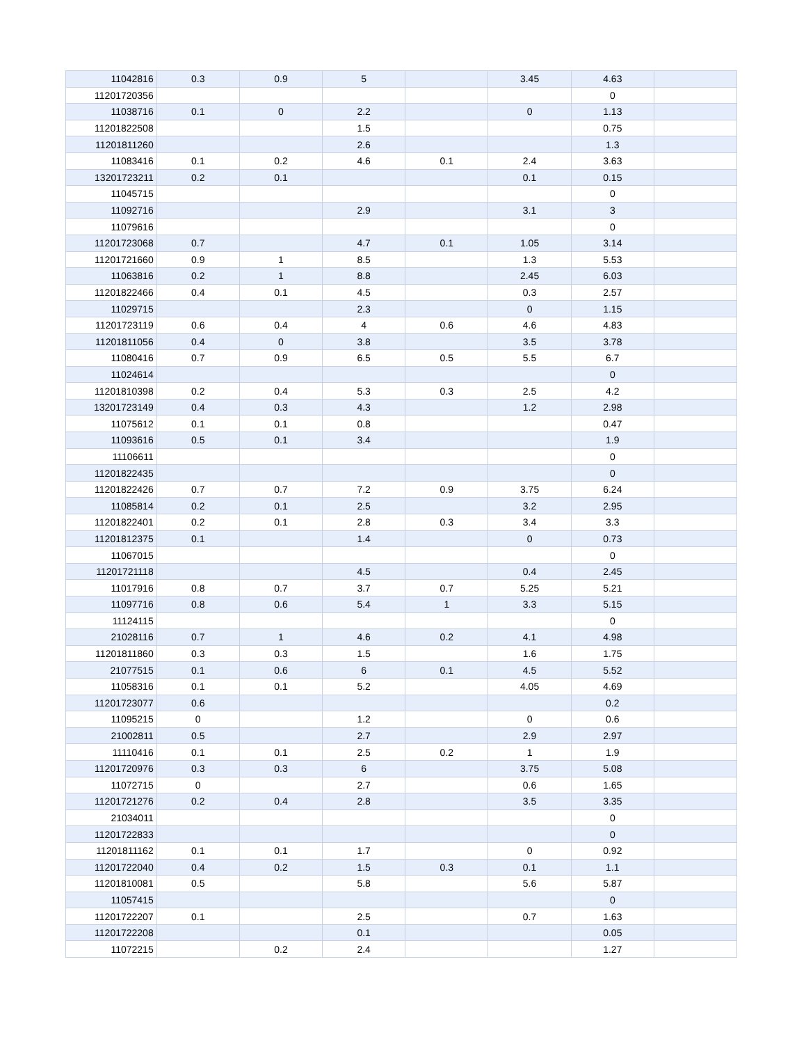| 11042816 | 0.3 | 0.9 | 5 | | 3.45 | 4.63 | |
| 11201720356 | | | | | | 0 | |
| 11038716 | 0.1 | 0 | 2.2 | | 0 | 1.13 | |
| 11201822508 | | | 1.5 | | | 0.75 | |
| 11201811260 | | | 2.6 | | | 1.3 | |
| 11083416 | 0.1 | 0.2 | 4.6 | 0.1 | 2.4 | 3.63 | |
| 13201723211 | 0.2 | 0.1 | | | 0.1 | 0.15 | |
| 11045715 | | | | | | 0 | |
| 11092716 | | | 2.9 | | 3.1 | 3 | |
| 11079616 | | | | | | 0 | |
| 11201723068 | 0.7 | | 4.7 | 0.1 | 1.05 | 3.14 | |
| 11201721660 | 0.9 | 1 | 8.5 | | 1.3 | 5.53 | |
| 11063816 | 0.2 | 1 | 8.8 | | 2.45 | 6.03 | |
| 11201822466 | 0.4 | 0.1 | 4.5 | | 0.3 | 2.57 | |
| 11029715 | | | 2.3 | | 0 | 1.15 | |
| 11201723119 | 0.6 | 0.4 | 4 | 0.6 | 4.6 | 4.83 | |
| 11201811056 | 0.4 | 0 | 3.8 | | 3.5 | 3.78 | |
| 11080416 | 0.7 | 0.9 | 6.5 | 0.5 | 5.5 | 6.7 | |
| 11024614 | | | | | | 0 | |
| 11201810398 | 0.2 | 0.4 | 5.3 | 0.3 | 2.5 | 4.2 | |
| 13201723149 | 0.4 | 0.3 | 4.3 | | 1.2 | 2.98 | |
| 11075612 | 0.1 | 0.1 | 0.8 | | | 0.47 | |
| 11093616 | 0.5 | 0.1 | 3.4 | | | 1.9 | |
| 11106611 | | | | | | 0 | |
| 11201822435 | | | | | | 0 | |
| 11201822426 | 0.7 | 0.7 | 7.2 | 0.9 | 3.75 | 6.24 | |
| 11085814 | 0.2 | 0.1 | 2.5 | | 3.2 | 2.95 | |
| 11201822401 | 0.2 | 0.1 | 2.8 | 0.3 | 3.4 | 3.3 | |
| 11201812375 | 0.1 | | 1.4 | | 0 | 0.73 | |
| 11067015 | | | | | | 0 | |
| 11201721118 | | | 4.5 | | 0.4 | 2.45 | |
| 11017916 | 0.8 | 0.7 | 3.7 | 0.7 | 5.25 | 5.21 | |
| 11097716 | 0.8 | 0.6 | 5.4 | 1 | 3.3 | 5.15 | |
| 11124115 | | | | | | 0 | |
| 21028116 | 0.7 | 1 | 4.6 | 0.2 | 4.1 | 4.98 | |
| 11201811860 | 0.3 | 0.3 | 1.5 | | 1.6 | 1.75 | |
| 21077515 | 0.1 | 0.6 | 6 | 0.1 | 4.5 | 5.52 | |
| 11058316 | 0.1 | 0.1 | 5.2 | | 4.05 | 4.69 | |
| 11201723077 | 0.6 | | | | | 0.2 | |
| 11095215 | 0 | | 1.2 | | 0 | 0.6 | |
| 21002811 | 0.5 | | 2.7 | | 2.9 | 2.97 | |
| 11110416 | 0.1 | 0.1 | 2.5 | 0.2 | 1 | 1.9 | |
| 11201720976 | 0.3 | 0.3 | 6 | | 3.75 | 5.08 | |
| 11072715 | 0 | | 2.7 | | 0.6 | 1.65 | |
| 11201721276 | 0.2 | 0.4 | 2.8 | | 3.5 | 3.35 | |
| 21034011 | | | | | | 0 | |
| 11201722833 | | | | | | 0 | |
| 11201811162 | 0.1 | 0.1 | 1.7 | | 0 | 0.92 | |
| 11201722040 | 0.4 | 0.2 | 1.5 | 0.3 | 0.1 | 1.1 | |
| 11201810081 | 0.5 | | 5.8 | | 5.6 | 5.87 | |
| 11057415 | | | | | | 0 | |
| 11201722207 | 0.1 | | 2.5 | | 0.7 | 1.63 | |
| 11201722208 | | | 0.1 | | | 0.05 | |
| 11072215 | | 0.2 | 2.4 | | | 1.27 | |